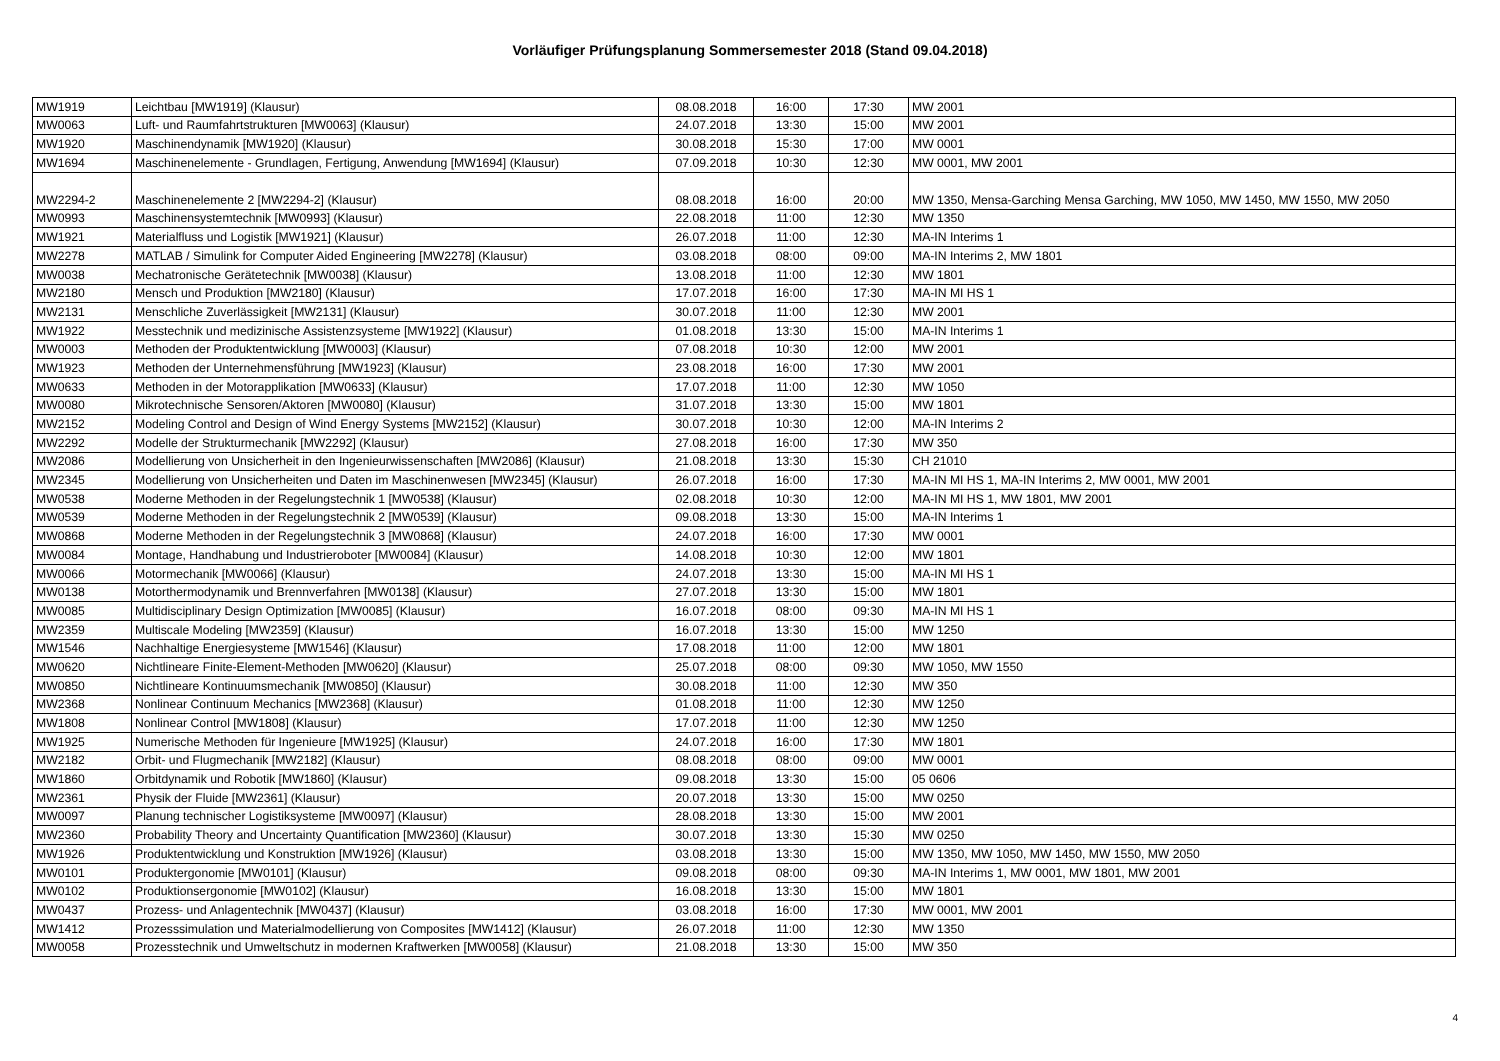Vorläufiger Prüfungsplanung Sommersemester 2018 (Stand 09.04.2018)
| MW1919 | Leichtbau [MW1919] (Klausur) | 08.08.2018 | 16:00 | 17:30 | MW 2001 |
| MW0063 | Luft- und Raumfahrtstrukturen [MW0063] (Klausur) | 24.07.2018 | 13:30 | 15:00 | MW 2001 |
| MW1920 | Maschinendynamik [MW1920] (Klausur) | 30.08.2018 | 15:30 | 17:00 | MW 0001 |
| MW1694 | Maschinenelemente - Grundlagen, Fertigung, Anwendung [MW1694] (Klausur) | 07.09.2018 | 10:30 | 12:30 | MW 0001, MW 2001 |
| MW2294-2 | Maschinenelemente 2 [MW2294-2] (Klausur) | 08.08.2018 | 16:00 | 20:00 | MW 1350, Mensa-Garching Mensa Garching, MW 1050, MW 1450, MW 1550, MW 2050 |
| MW0993 | Maschinensystemtechnik [MW0993] (Klausur) | 22.08.2018 | 11:00 | 12:30 | MW 1350 |
| MW1921 | Materialfluss und Logistik [MW1921] (Klausur) | 26.07.2018 | 11:00 | 12:30 | MA-IN Interims 1 |
| MW2278 | MATLAB / Simulink for Computer Aided Engineering [MW2278] (Klausur) | 03.08.2018 | 08:00 | 09:00 | MA-IN Interims 2, MW 1801 |
| MW0038 | Mechatronische Gerätetechnik [MW0038] (Klausur) | 13.08.2018 | 11:00 | 12:30 | MW 1801 |
| MW2180 | Mensch und Produktion [MW2180] (Klausur) | 17.07.2018 | 16:00 | 17:30 | MA-IN MI HS 1 |
| MW2131 | Menschliche Zuverlässigkeit [MW2131] (Klausur) | 30.07.2018 | 11:00 | 12:30 | MW 2001 |
| MW1922 | Messtechnik und medizinische Assistenzsysteme [MW1922] (Klausur) | 01.08.2018 | 13:30 | 15:00 | MA-IN Interims 1 |
| MW0003 | Methoden der Produktentwicklung [MW0003] (Klausur) | 07.08.2018 | 10:30 | 12:00 | MW 2001 |
| MW1923 | Methoden der Unternehmensführung [MW1923] (Klausur) | 23.08.2018 | 16:00 | 17:30 | MW 2001 |
| MW0633 | Methoden in der Motorapplikation [MW0633] (Klausur) | 17.07.2018 | 11:00 | 12:30 | MW 1050 |
| MW0080 | Mikrotechnische Sensoren/Aktoren [MW0080] (Klausur) | 31.07.2018 | 13:30 | 15:00 | MW 1801 |
| MW2152 | Modeling Control and Design of Wind Energy Systems [MW2152] (Klausur) | 30.07.2018 | 10:30 | 12:00 | MA-IN Interims 2 |
| MW2292 | Modelle der Strukturmechanik [MW2292] (Klausur) | 27.08.2018 | 16:00 | 17:30 | MW 350 |
| MW2086 | Modellierung von Unsicherheit in den Ingenieurwissenschaften [MW2086] (Klausur) | 21.08.2018 | 13:30 | 15:30 | CH 21010 |
| MW2345 | Modellierung von Unsicherheiten und Daten im Maschinenwesen [MW2345] (Klausur) | 26.07.2018 | 16:00 | 17:30 | MA-IN MI HS 1, MA-IN Interims 2, MW 0001, MW 2001 |
| MW0538 | Moderne Methoden in der Regelungstechnik 1 [MW0538] (Klausur) | 02.08.2018 | 10:30 | 12:00 | MA-IN MI HS 1, MW 1801, MW 2001 |
| MW0539 | Moderne Methoden in der Regelungstechnik 2 [MW0539] (Klausur) | 09.08.2018 | 13:30 | 15:00 | MA-IN Interims 1 |
| MW0868 | Moderne Methoden in der Regelungstechnik 3 [MW0868] (Klausur) | 24.07.2018 | 16:00 | 17:30 | MW 0001 |
| MW0084 | Montage, Handhabung und Industrieroboter [MW0084] (Klausur) | 14.08.2018 | 10:30 | 12:00 | MW 1801 |
| MW0066 | Motormechanik [MW0066] (Klausur) | 24.07.2018 | 13:30 | 15:00 | MA-IN MI HS 1 |
| MW0138 | Motorthermodynamik und Brennverfahren [MW0138] (Klausur) | 27.07.2018 | 13:30 | 15:00 | MW 1801 |
| MW0085 | Multidisciplinary Design Optimization [MW0085] (Klausur) | 16.07.2018 | 08:00 | 09:30 | MA-IN MI HS 1 |
| MW2359 | Multiscale Modeling [MW2359] (Klausur) | 16.07.2018 | 13:30 | 15:00 | MW 1250 |
| MW1546 | Nachhaltige Energiesysteme [MW1546] (Klausur) | 17.08.2018 | 11:00 | 12:00 | MW 1801 |
| MW0620 | Nichtlineare Finite-Element-Methoden [MW0620] (Klausur) | 25.07.2018 | 08:00 | 09:30 | MW 1050, MW 1550 |
| MW0850 | Nichtlineare Kontinuumsmechanik [MW0850] (Klausur) | 30.08.2018 | 11:00 | 12:30 | MW 350 |
| MW2368 | Nonlinear Continuum Mechanics [MW2368] (Klausur) | 01.08.2018 | 11:00 | 12:30 | MW 1250 |
| MW1808 | Nonlinear Control [MW1808] (Klausur) | 17.07.2018 | 11:00 | 12:30 | MW 1250 |
| MW1925 | Numerische Methoden für Ingenieure [MW1925] (Klausur) | 24.07.2018 | 16:00 | 17:30 | MW 1801 |
| MW2182 | Orbit- und Flugmechanik [MW2182] (Klausur) | 08.08.2018 | 08:00 | 09:00 | MW 0001 |
| MW1860 | Orbitdynamik und Robotik [MW1860] (Klausur) | 09.08.2018 | 13:30 | 15:00 | 05 0606 |
| MW2361 | Physik der Fluide [MW2361] (Klausur) | 20.07.2018 | 13:30 | 15:00 | MW 0250 |
| MW0097 | Planung technischer Logistiksysteme [MW0097] (Klausur) | 28.08.2018 | 13:30 | 15:00 | MW 2001 |
| MW2360 | Probability Theory and Uncertainty Quantification [MW2360] (Klausur) | 30.07.2018 | 13:30 | 15:30 | MW 0250 |
| MW1926 | Produktentwicklung und Konstruktion [MW1926] (Klausur) | 03.08.2018 | 13:30 | 15:00 | MW 1350, MW 1050, MW 1450, MW 1550, MW 2050 |
| MW0101 | Produktergonomie [MW0101] (Klausur) | 09.08.2018 | 08:00 | 09:30 | MA-IN Interims 1, MW 0001, MW 1801, MW 2001 |
| MW0102 | Produktionsergonomie [MW0102] (Klausur) | 16.08.2018 | 13:30 | 15:00 | MW 1801 |
| MW0437 | Prozess- und Anlagentechnik [MW0437] (Klausur) | 03.08.2018 | 16:00 | 17:30 | MW 0001, MW 2001 |
| MW1412 | Prozesssimulation und Materialmodellierung von Composites [MW1412] (Klausur) | 26.07.2018 | 11:00 | 12:30 | MW 1350 |
| MW0058 | Prozesstechnik und Umweltschutz in modernen Kraftwerken [MW0058] (Klausur) | 21.08.2018 | 13:30 | 15:00 | MW 350 |
4